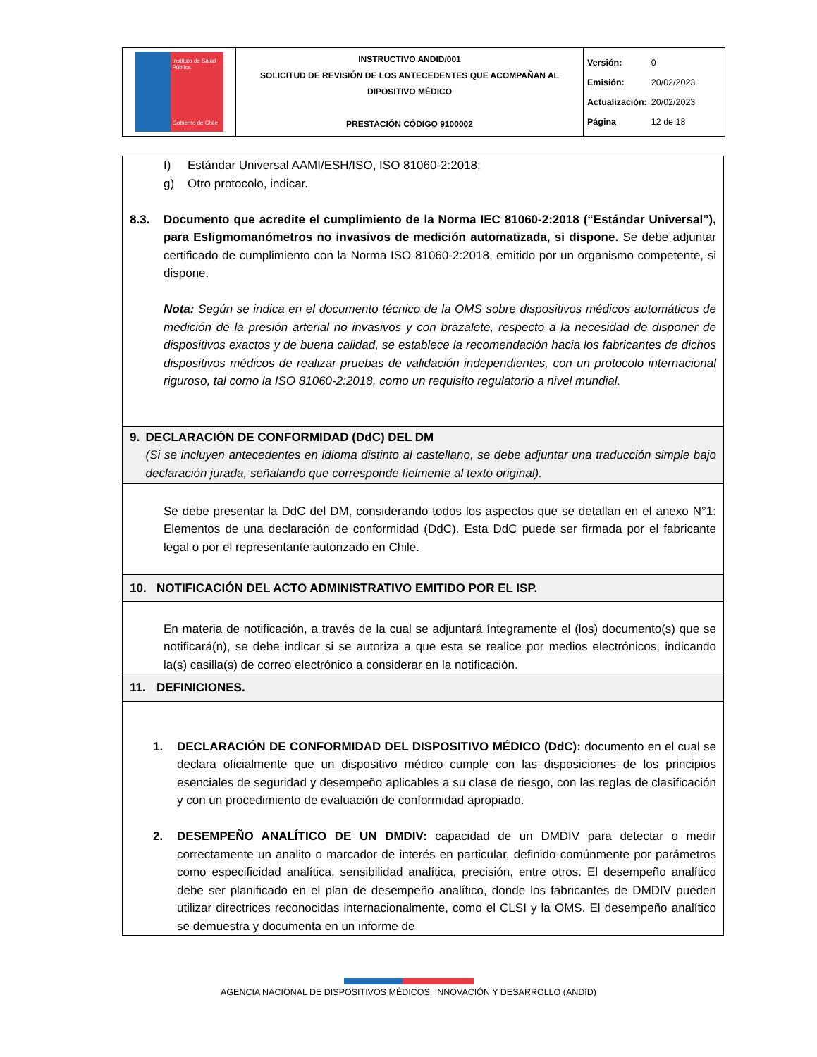| Instituto de Salud Pública Gobierno de Chile | INSTRUCTIVO ANDID/001 SOLICITUD DE REVISIÓN DE LOS ANTECEDENTES QUE ACOMPAÑAN AL DIPOSITIVO MÉDICO PRESTACIÓN CÓDIGO 9100002 | / Versión: / 0 / / Emisión: / 20/02/2023 / / Actualización: / 20/02/2023 / / Página / 12 de 18 / |
f) Estándar Universal AAMI/ESH/ISO, ISO 81060-2:2018;
g) Otro protocolo, indicar.
8.3. Documento que acredite el cumplimiento de la Norma IEC 81060-2:2018 (“Estándar Universal”), para Esfigmomanómetros no invasivos de medición automatizada, si dispone. Se debe adjuntar certificado de cumplimiento con la Norma ISO 81060-2:2018, emitido por un organismo competente, si dispone.
Nota: Según se indica en el documento técnico de la OMS sobre dispositivos médicos automáticos de medición de la presión arterial no invasivos y con brazalete, respecto a la necesidad de disponer de dispositivos exactos y de buena calidad, se establece la recomendación hacia los fabricantes de dichos dispositivos médicos de realizar pruebas de validación independientes, con un protocolo internacional riguroso, tal como la ISO 81060-2:2018, como un requisito regulatorio a nivel mundial.
9. DECLARACIÓN DE CONFORMIDAD (DdC) DEL DM
(Si se incluyen antecedentes en idioma distinto al castellano, se debe adjuntar una traducción simple bajo declaración jurada, señalando que corresponde fielmente al texto original).
Se debe presentar la DdC del DM, considerando todos los aspectos que se detallan en el anexo N°1: Elementos de una declaración de conformidad (DdC). Esta DdC puede ser firmada por el fabricante legal o por el representante autorizado en Chile.
10. NOTIFICACIÓN DEL ACTO ADMINISTRATIVO EMITIDO POR EL ISP.
En materia de notificación, a través de la cual se adjuntará íntegramente el (los) documento(s) que se notificará(n), se debe indicar si se autoriza a que esta se realice por medios electrónicos, indicando la(s) casilla(s) de correo electrónico a considerar en la notificación.
11. DEFINICIONES.
1. DECLARACIÓN DE CONFORMIDAD DEL DISPOSITIVO MÉDICO (DdC): documento en el cual se declara oficialmente que un dispositivo médico cumple con las disposiciones de los principios esenciales de seguridad y desempeño aplicables a su clase de riesgo, con las reglas de clasificación y con un procedimiento de evaluación de conformidad apropiado.
2. DESEMPEÑO ANALÍTICO DE UN DMDIV: capacidad de un DMDIV para detectar o medir correctamente un analito o marcador de interés en particular, definido comúnmente por parámetros como especificidad analítica, sensibilidad analítica, precisión, entre otros. El desempeño analítico debe ser planificado en el plan de desempeño analítico, donde los fabricantes de DMDIV pueden utilizar directrices reconocidas internacionalmente, como el CLSI y la OMS. El desempeño analítico se demuestra y documenta en un informe de
AGENCIA NACIONAL DE DISPOSITIVOS MÉDICOS, INNOVACIÓN Y DESARROLLO (ANDID)